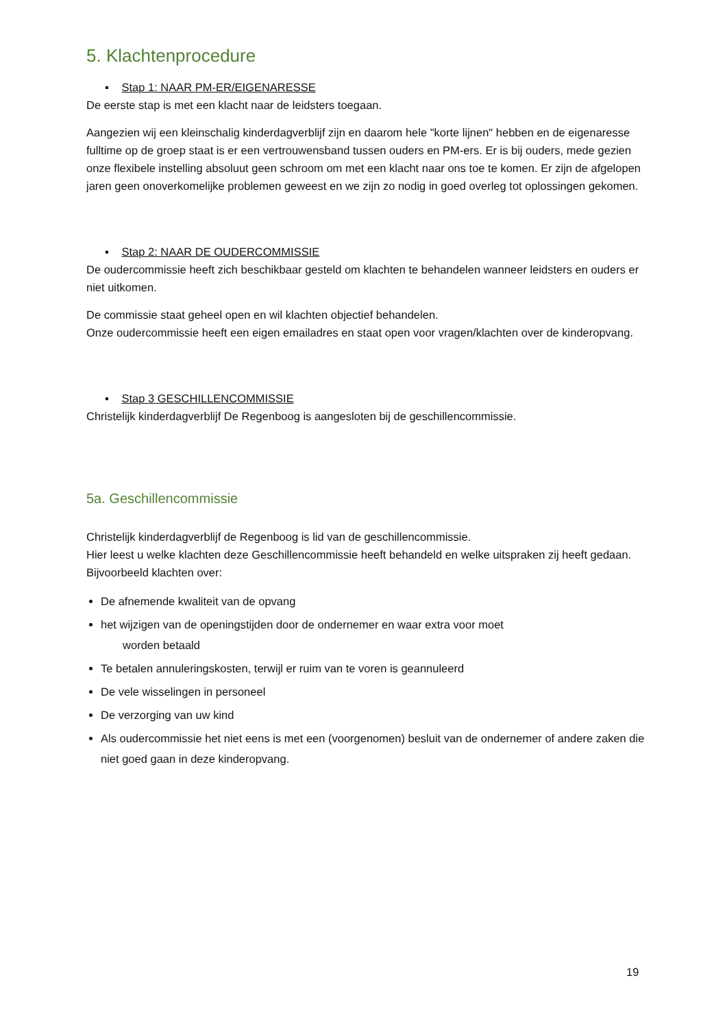5. Klachtenprocedure
▪ Stap 1: NAAR PM-ER/EIGENARESSE
De eerste stap is met een klacht naar de leidsters toegaan.
Aangezien wij een kleinschalig kinderdagverblijf zijn en daarom hele "korte lijnen" hebben en de eigenaresse fulltime op de groep staat is er een vertrouwensband tussen ouders en PM-ers. Er is bij ouders, mede gezien onze flexibele instelling absoluut geen schroom om met een klacht naar ons toe te komen. Er zijn de afgelopen jaren geen onoverkomelijke problemen geweest en we zijn zo nodig in goed overleg tot oplossingen gekomen.
▪ Stap 2: NAAR DE OUDERCOMMISSIE
De oudercommissie heeft zich beschikbaar gesteld om klachten te behandelen wanneer leidsters en ouders er niet uitkomen.
De commissie staat geheel open en wil klachten objectief behandelen.
Onze oudercommissie heeft een eigen emailadres en staat open voor vragen/klachten over de kinderopvang.
▪ Stap 3 GESCHILLENCOMMISSIE
Christelijk kinderdagverblijf De Regenboog is aangesloten bij de geschillencommissie.
5a. Geschillencommissie
Christelijk kinderdagverblijf de Regenboog is lid van de geschillencommissie.
Hier leest u welke klachten deze Geschillencommissie heeft behandeld en welke uitspraken zij heeft gedaan. Bijvoorbeeld klachten over:
De afnemende kwaliteit van de opvang
het wijzigen van de openingstijden door de ondernemer en waar extra voor moet
worden betaald
Te betalen annuleringskosten, terwijl er ruim van te voren is geannuleerd
De vele wisselingen in personeel
De verzorging van uw kind
Als oudercommissie het niet eens is met een (voorgenomen) besluit van de ondernemer of andere zaken die niet goed gaan in deze kinderopvang.
19